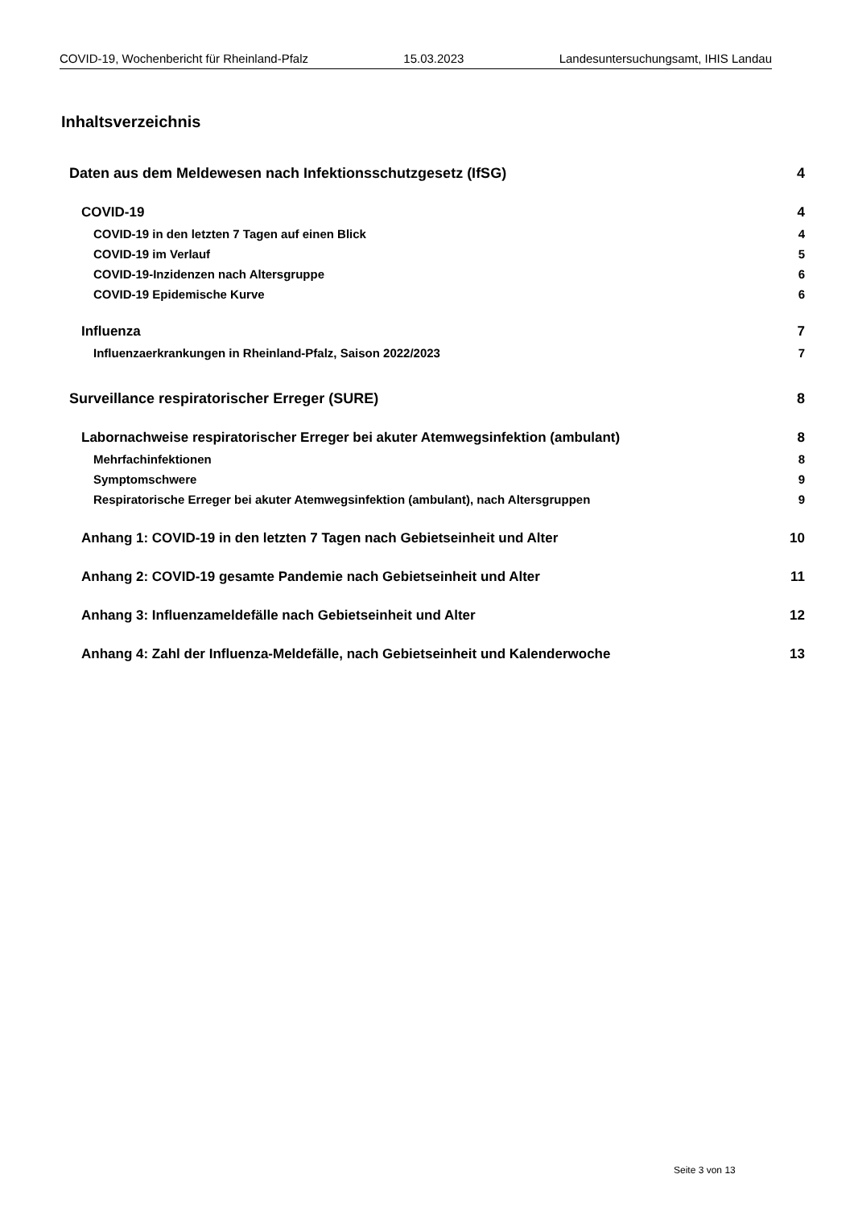COVID-19, Wochenbericht für Rheinland-Pfalz 15.03.2023 Landesuntersuchungsamt, IHIS Landau
Inhaltsverzeichnis
Daten aus dem Meldewesen nach Infektionsschutzgesetz (IfSG) 4
COVID-19 4
COVID-19 in den letzten 7 Tagen auf einen Blick 4
COVID-19 im Verlauf 5
COVID-19-Inzidenzen nach Altersgruppe 6
COVID-19 Epidemische Kurve 6
Influenza 7
Influenzaerkrankungen in Rheinland-Pfalz, Saison 2022/2023 7
Surveillance respiratorischer Erreger (SURE) 8
Labornachweise respiratorischer Erreger bei akuter Atemwegsinfektion (ambulant) 8
Mehrfachinfektionen 8
Symptomschwere 9
Respiratorische Erreger bei akuter Atemwegsinfektion (ambulant), nach Altersgruppen 9
Anhang 1: COVID-19 in den letzten 7 Tagen nach Gebietseinheit und Alter 10
Anhang 2: COVID-19 gesamte Pandemie nach Gebietseinheit und Alter 11
Anhang 3: Influenzameldefälle nach Gebietseinheit und Alter 12
Anhang 4: Zahl der Influenza-Meldefälle, nach Gebietseinheit und Kalenderwoche 13
Seite 3 von 13